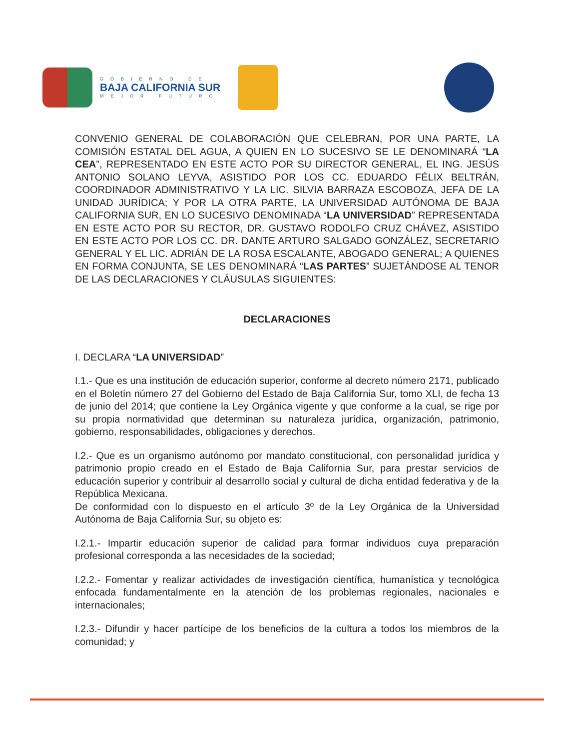GOBIERNO DE
BAJA CALIFORNIA SUR
MEJOR FUTURO
CONVENIO GENERAL DE COLABORACIÓN QUE CELEBRAN, POR UNA PARTE, LA COMISIÓN ESTATAL DEL AGUA, A QUIEN EN LO SUCESIVO SE LE DENOMINARÁ “LA CEA”, REPRESENTADO EN ESTE ACTO POR SU DIRECTOR GENERAL, EL ING. JESÚS ANTONIO SOLANO LEYVA, ASISTIDO POR LOS CC. EDUARDO FÉLIX BELTRÁN, COORDINADOR ADMINISTRATIVO Y LA LIC. SILVIA BARRAZA ESCOBOZA, JEFA DE LA UNIDAD JURÍDICA; Y POR LA OTRA PARTE, LA UNIVERSIDAD AUTÓNOMA DE BAJA CALIFORNIA SUR, EN LO SUCESIVO DENOMINADA “LA UNIVERSIDAD” REPRESENTADA EN ESTE ACTO POR SU RECTOR, DR. GUSTAVO RODOLFO CRUZ CHÁVEZ, ASISTIDO EN ESTE ACTO POR LOS CC. DR. DANTE ARTURO SALGADO GONZÁLEZ, SECRETARIO GENERAL Y EL LIC. ADRIÁN DE LA ROSA ESCALANTE, ABOGADO GENERAL; A QUIENES EN FORMA CONJUNTA, SE LES DENOMINARÁ “LAS PARTES” SUJETÁNDOSE AL TENOR DE LAS DECLARACIONES Y CLÁUSULAS SIGUIENTES:
DECLARACIONES
I. DECLARA “LA UNIVERSIDAD”
I.1.- Que es una institución de educación superior, conforme al decreto número 2171, publicado en el Boletín número 27 del Gobierno del Estado de Baja California Sur, tomo XLI, de fecha 13 de junio del 2014; que contiene la Ley Orgánica vigente y que conforme a la cual, se rige por su propia normatividad que determinan su naturaleza jurídica, organización, patrimonio, gobierno, responsabilidades, obligaciones y derechos.
I.2.- Que es un organismo autónomo por mandato constitucional, con personalidad jurídica y patrimonio propio creado en el Estado de Baja California Sur, para prestar servicios de educación superior y contribuir al desarrollo social y cultural de dicha entidad federativa y de la República Mexicana.
De conformidad con lo dispuesto en el artículo 3º de la Ley Orgánica de la Universidad Autónoma de Baja California Sur, su objeto es:
I.2.1.- Impartir educación superior de calidad para formar individuos cuya preparación profesional corresponda a las necesidades de la sociedad;
I.2.2.- Fomentar y realizar actividades de investigación científica, humanística y tecnológica enfocada fundamentalmente en la atención de los problemas regionales, nacionales e internacionales;
I.2.3.- Difundir y hacer partícipe de los beneficios de la cultura a todos los miembros de la comunidad; y